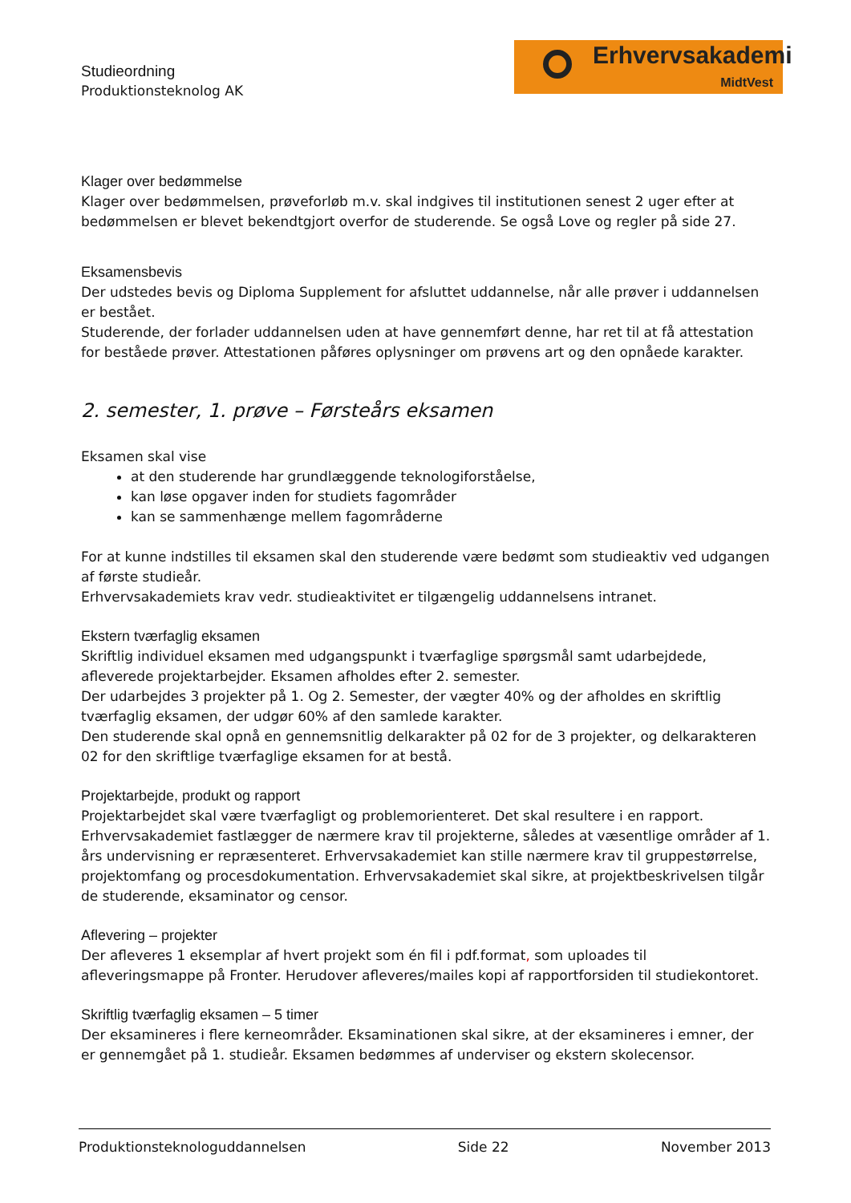Studieordning
Produktionsteknolog AK
Erhvervsakademi
MidtVest
Klager over bedømmelse
Klager over bedømmelsen, prøveforløb m.v. skal indgives til institutionen senest 2 uger efter at bedømmelsen er blevet bekendtgjort overfor de studerende. Se også Love og regler på side 27.
Eksamensbevis
Der udstedes bevis og Diploma Supplement for afsluttet uddannelse, når alle prøver i uddannelsen er bestået.
Studerende, der forlader uddannelsen uden at have gennemført denne, har ret til at få attestation for beståede prøver. Attestationen påføres oplysninger om prøvens art og den opnåede karakter.
2. semester, 1. prøve – Førsteårs eksamen
Eksamen skal vise
at den studerende har grundlæggende teknologiforståelse,
kan løse opgaver inden for studiets fagområder
kan se sammenhænge mellem fagområderne
For at kunne indstilles til eksamen skal den studerende være bedømt som studieaktiv ved udgangen af første studieår.
Erhvervsakademiets krav vedr. studieaktivitet er tilgængelig uddannelsens intranet.
Ekstern tværfaglig eksamen
Skriftlig individuel eksamen med udgangspunkt i tværfaglige spørgsmål samt udarbejdede, afleverede projektarbejder. Eksamen afholdes efter 2. semester.
Der udarbejdes 3 projekter på 1. Og 2. Semester, der vægter 40% og der afholdes en skriftlig tværfaglig eksamen, der udgør 60% af den samlede karakter.
Den studerende skal opnå en gennemsnitlig delkarakter på 02 for de 3 projekter, og delkarakteren 02 for den skriftlige tværfaglige eksamen for at bestå.
Projektarbejde, produkt og rapport
Projektarbejdet skal være tværfagligt og problemorienteret. Det skal resultere i en rapport. Erhvervsakademiet fastlægger de nærmere krav til projekterne, således at væsentlige områder af 1. års undervisning er repræsenteret. Erhvervsakademiet kan stille nærmere krav til gruppestørrelse, projektomfang og procesdokumentation. Erhvervsakademiet skal sikre, at projektbeskrivelsen tilgår de studerende, eksaminator og censor.
Aflevering – projekter
Der afleveres 1 eksemplar af hvert projekt som én fil i pdf.format, som uploades til afleveringsmappe på Fronter. Herudover afleveres/mailes kopi af rapportforsiden til studiekontoret.
Skriftlig tværfaglig eksamen – 5 timer
Der eksamineres i flere kerneområder. Eksaminationen skal sikre, at der eksamineres i emner, der er gennemgået på 1. studieår. Eksamen bedømmes af underviser og ekstern skolecensor.
Produktionsteknologuddannelsen Side 22 November 2013